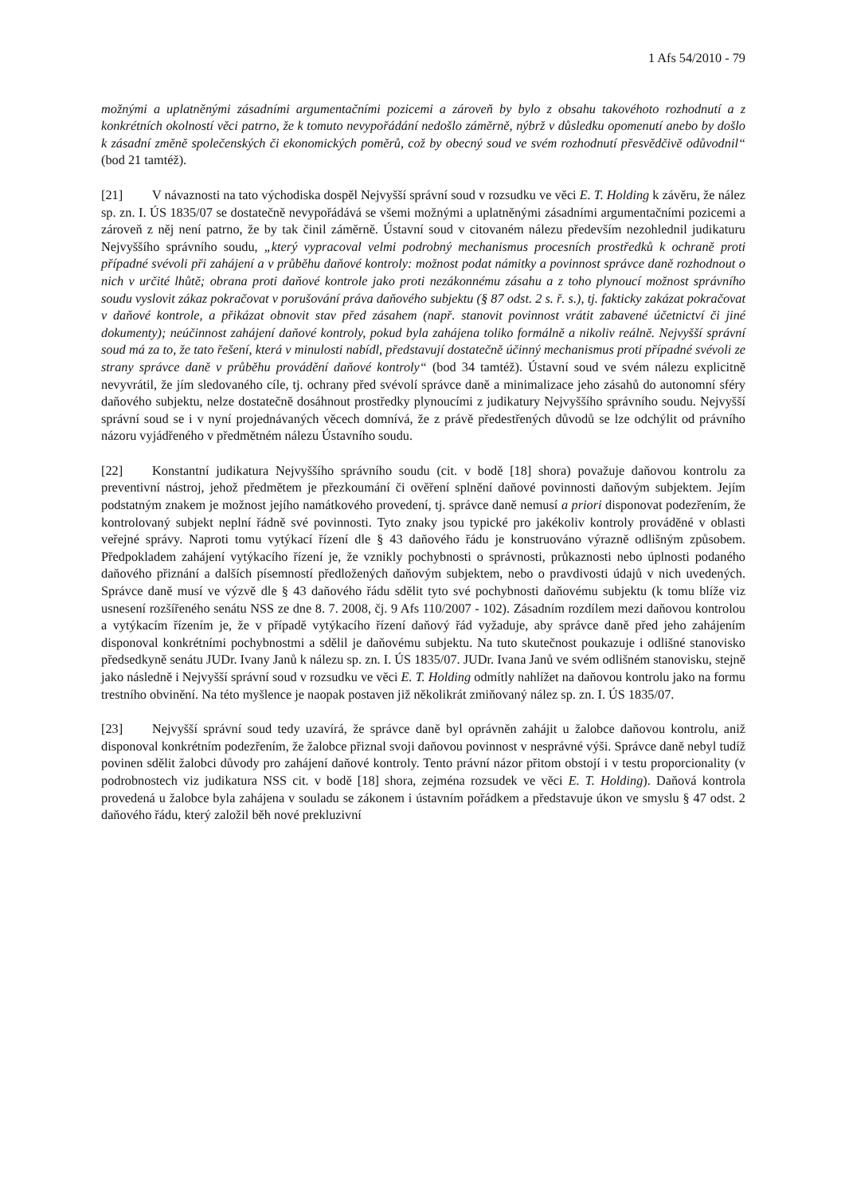1 Afs 54/2010 - 79
možnými a uplatněnými zásadními argumentačními pozicemi a zároveň by bylo z obsahu takovéhoto rozhodnutí a z konkrétních okolností věci patrno, že k tomuto nevypořádání nedošlo záměrně, nýbrž v důsledku opomenutí anebo by došlo k zásadní změně společenských či ekonomických poměrů, což by obecný soud ve svém rozhodnutí přesvědčivě odůvodnil“ (bod 21 tamtéž).
[21] V návaznosti na tato východiska dospěl Nejvyšší správní soud v rozsudku ve věci E. T. Holding k závěru, že nález sp. zn. I. ÚS 1835/07 se dostatečně nevypořádává se všemi možnými a uplatněnými zásadními argumentačními pozicemi a zároveň z něj není patrno, že by tak činil záměrně. Ústavní soud v citovaném nálezu především nezohlednil judikaturu Nejvyššího správního soudu, „který vypracoval velmi podrobný mechanismus procesních prostředků k ochraně proti případné svévoli při zahájení a v průběhu daňové kontroly: možnost podat námitky a povinnost správce daně rozhodnout o nich v určité lhůtě; obrana proti daňové kontrole jako proti nezákonnému zásahu a z toho plynoucí možnost správního soudu vyslovit zákaz pokračovat v porušování práva daňového subjektu (§ 87 odst. 2 s. ř. s.), tj. fakticky zakázat pokračovat v daňové kontrole, a přikázat obnovit stav před zásahem (např. stanovit povinnost vrátit zabavené účetnictví či jiné dokumenty); neúčinnost zahájení daňové kontroly, pokud byla zahájena toliko formálně a nikoliv reálně. Nejvyšší správní soud má za to, že tato řešení, která v minulosti nabídl, představují dostatečně účinný mechanismus proti případné svévoli ze strany správce daně v průběhu provádění daňové kontroly“ (bod 34 tamtéž). Ústavní soud ve svém nálezu explicitně nevyvrátil, že jím sledovaného cíle, tj. ochrany před svévolí správce daně a minimalizace jeho zásahů do autonomní sféry daňového subjektu, nelze dostatečně dosáhnout prostředky plynoucími z judikatury Nejvyššího správního soudu. Nejvyšší správní soud se i v nyní projednávaných věcech domnívá, že z právě předestřených důvodů se lze odchýlit od právního názoru vyjádřeného v předmětném nálezu Ústavního soudu.
[22] Konstantní judikatura Nejvyššího správního soudu (cit. v bodě [18] shora) považuje daňovou kontrolu za preventivní nástroj, jehož předmětem je přezkoumání či ověření splnění daňové povinnosti daňovým subjektem. Jejím podstatným znakem je možnost jejího namátkového provedení, tj. správce daně nemusí a priori disponovat podezřením, že kontrolovaný subjekt neplní řádně své povinnosti. Tyto znaky jsou typické pro jakékoliv kontroly prováděné v oblasti veřejné správy. Naproti tomu vytýkací řízení dle § 43 daňového řádu je konstruováno výrazně odlišným způsobem. Předpokladem zahájení vytýkacího řízení je, že vznikly pochybnosti o správnosti, průkaznosti nebo úplnosti podaného daňového přiznání a dalších písemností předložených daňovým subjektem, nebo o pravdivosti údajů v nich uvedených. Správce daně musí ve výzvě dle § 43 daňového řádu sdělit tyto své pochybnosti daňovému subjektu (k tomu blíže viz usnesení rozšířeného senátu NSS ze dne 8. 7. 2008, čj. 9 Afs 110/2007 - 102). Zásadním rozdílem mezi daňovou kontrolou a vytýkacím řízením je, že v případě vytýkacího řízení daňový řád vyžaduje, aby správce daně před jeho zahájením disponoval konkrétními pochybnostmi a sdělil je daňovému subjektu. Na tuto skutečnost poukazuje i odlišné stanovisko předsedkyně senátu JUDr. Ivany Janů k nálezu sp. zn. I. ÚS 1835/07. JUDr. Ivana Janů ve svém odlišném stanovisku, stejně jako následně i Nejvyšší správní soud v rozsudku ve věci E. T. Holding odmítly nahlížet na daňovou kontrolu jako na formu trestního obvinění. Na této myšlence je naopak postaven již několikrát zmiňovaný nález sp. zn. I. ÚS 1835/07.
[23] Nejvyšší správní soud tedy uzavírá, že správce daně byl oprávněn zahájit u žalobce daňovou kontrolu, aniž disponoval konkrétním podezřením, že žalobce přiznal svoji daňovou povinnost v nesprávné výši. Správce daně nebyl tudíž povinen sdělit žalobci důvody pro zahájení daňové kontroly. Tento právní názor přitom obstojí i v testu proporcionality (v podrobnostech viz judikatura NSS cit. v bodě [18] shora, zejména rozsudek ve věci E. T. Holding). Daňová kontrola provedená u žalobce byla zahájena v souladu se zákonem i ústavním pořádkem a představuje úkon ve smyslu § 47 odst. 2 daňového řádu, který založil běh nové prekluzivní